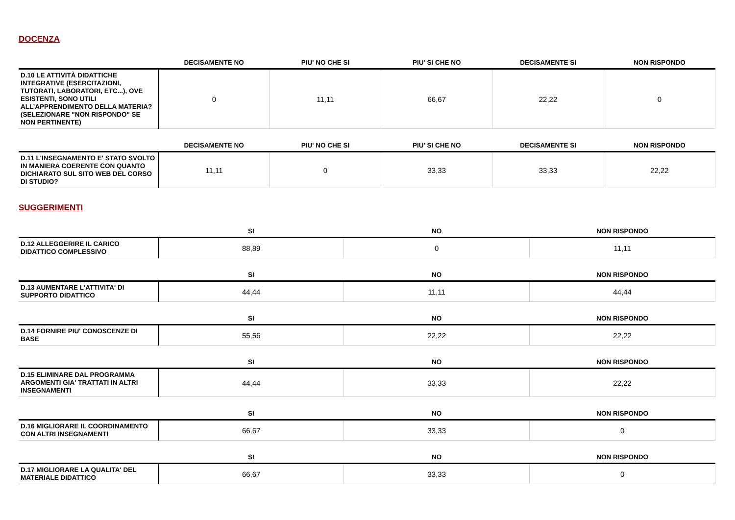DOCENZA
| | DECISAMENTE NO | PIU' NO CHE SI | PIU' SI CHE NO | DECISAMENTE SI | NON RISPONDO |
| --- | --- | --- | --- | --- | --- |
| D.10 LE ATTIVITÀ DIDATTICHE INTEGRATIVE (ESERCITAZIONI, TUTORATI, LABORATORI, ETC...), OVE ESISTENTI, SONO UTILI ALL’APPRENDIMENTO DELLA MATERIA? (SELEZIONARE "NON RISPONDO" SE NON PERTINENTE) | 0 | 11,11 | 66,67 | 22,22 | 0 |
| | DECISAMENTE NO | PIU' NO CHE SI | PIU' SI CHE NO | DECISAMENTE SI | NON RISPONDO |
| --- | --- | --- | --- | --- | --- |
| D.11 L'INSEGNAMENTO E' STATO SVOLTO IN MANIERA COERENTE CON QUANTO DICHIARATO SUL SITO WEB DEL CORSO DI STUDIO? | 11,11 | 0 | 33,33 | 33,33 | 22,22 |
SUGGERIMENTI
| | SI | NO | NON RISPONDO |
| --- | --- | --- | --- |
| D.12 ALLEGGERIRE IL CARICO DIDATTICO COMPLESSIVO | 88,89 | 0 | 11,11 |
| | SI | NO | NON RISPONDO |
| --- | --- | --- | --- |
| D.13 AUMENTARE L'ATTIVITA' DI SUPPORTO DIDATTICO | 44,44 | 11,11 | 44,44 |
| | SI | NO | NON RISPONDO |
| --- | --- | --- | --- |
| D.14 FORNIRE PIU' CONOSCENZE DI BASE | 55,56 | 22,22 | 22,22 |
| | SI | NO | NON RISPONDO |
| --- | --- | --- | --- |
| D.15 ELIMINARE DAL PROGRAMMA ARGOMENTI GIA' TRATTATI IN ALTRI INSEGNAMENTI | 44,44 | 33,33 | 22,22 |
| | SI | NO | NON RISPONDO |
| --- | --- | --- | --- |
| D.16 MIGLIORARE IL COORDINAMENTO CON ALTRI INSEGNAMENTI | 66,67 | 33,33 | 0 |
| | SI | NO | NON RISPONDO |
| --- | --- | --- | --- |
| D.17 MIGLIORARE LA QUALITA' DEL MATERIALE DIDATTICO | 66,67 | 33,33 | 0 |